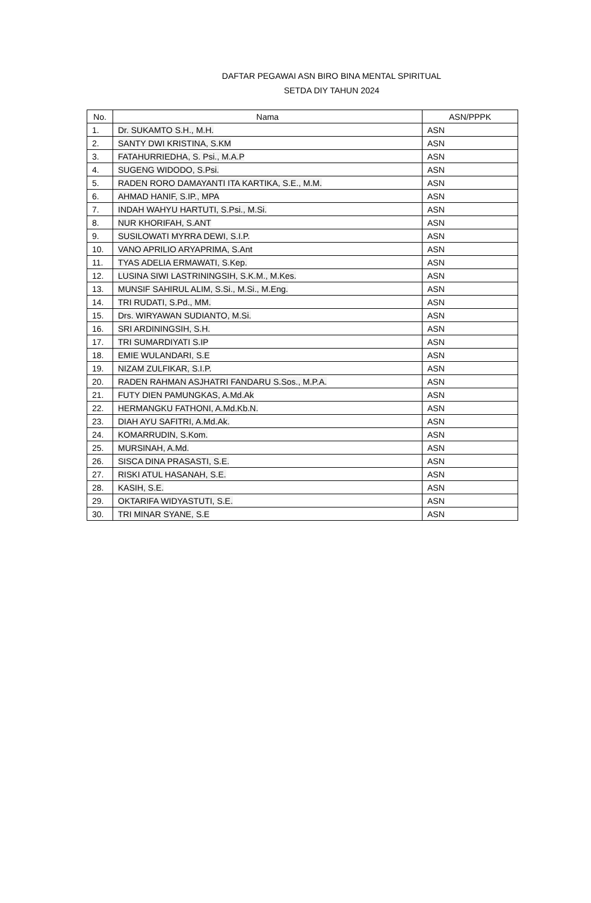DAFTAR PEGAWAI ASN BIRO BINA MENTAL SPIRITUAL
SETDA DIY TAHUN 2024
| No. | Nama | ASN/PPPK |
| --- | --- | --- |
| 1. | Dr. SUKAMTO S.H., M.H. | ASN |
| 2. | SANTY DWI KRISTINA, S.KM | ASN |
| 3. | FATAHURRIEDHA, S. Psi., M.A.P | ASN |
| 4. | SUGENG WIDODO, S.Psi. | ASN |
| 5. | RADEN RORO DAMAYANTI ITA KARTIKA, S.E., M.M. | ASN |
| 6. | AHMAD HANIF, S.IP., MPA | ASN |
| 7. | INDAH WAHYU HARTUTI, S.Psi., M.Si. | ASN |
| 8. | NUR KHORIFAH, S.ANT | ASN |
| 9. | SUSILOWATI MYRRA DEWI, S.I.P. | ASN |
| 10. | VANO APRILIO ARYAPRIMA, S.Ant | ASN |
| 11. | TYAS ADELIA ERMAWATI, S.Kep. | ASN |
| 12. | LUSINA SIWI LASTRININGSIH, S.K.M., M.Kes. | ASN |
| 13. | MUNSIF SAHIRUL ALIM, S.Si., M.Si., M.Eng. | ASN |
| 14. | TRI RUDATI, S.Pd., MM. | ASN |
| 15. | Drs. WIRYAWAN SUDIANTO, M.Si. | ASN |
| 16. | SRI ARDININGSIH, S.H. | ASN |
| 17. | TRI SUMARDIYATI S.IP | ASN |
| 18. | EMIE WULANDARI, S.E | ASN |
| 19. | NIZAM ZULFIKAR, S.I.P. | ASN |
| 20. | RADEN RAHMAN ASJHATRI FANDARU S.Sos., M.P.A. | ASN |
| 21. | FUTY DIEN PAMUNGKAS, A.Md.Ak | ASN |
| 22. | HERMANGKU FATHONI, A.Md.Kb.N. | ASN |
| 23. | DIAH AYU SAFITRI, A.Md.Ak. | ASN |
| 24. | KOMARRUDIN, S.Kom. | ASN |
| 25. | MURSINAH, A.Md. | ASN |
| 26. | SISCA DINA PRASASTI, S.E. | ASN |
| 27. | RISKI ATUL HASANAH, S.E. | ASN |
| 28. | KASIH, S.E. | ASN |
| 29. | OKTARIFA WIDYASTUTI, S.E. | ASN |
| 30. | TRI MINAR SYANE, S.E | ASN |